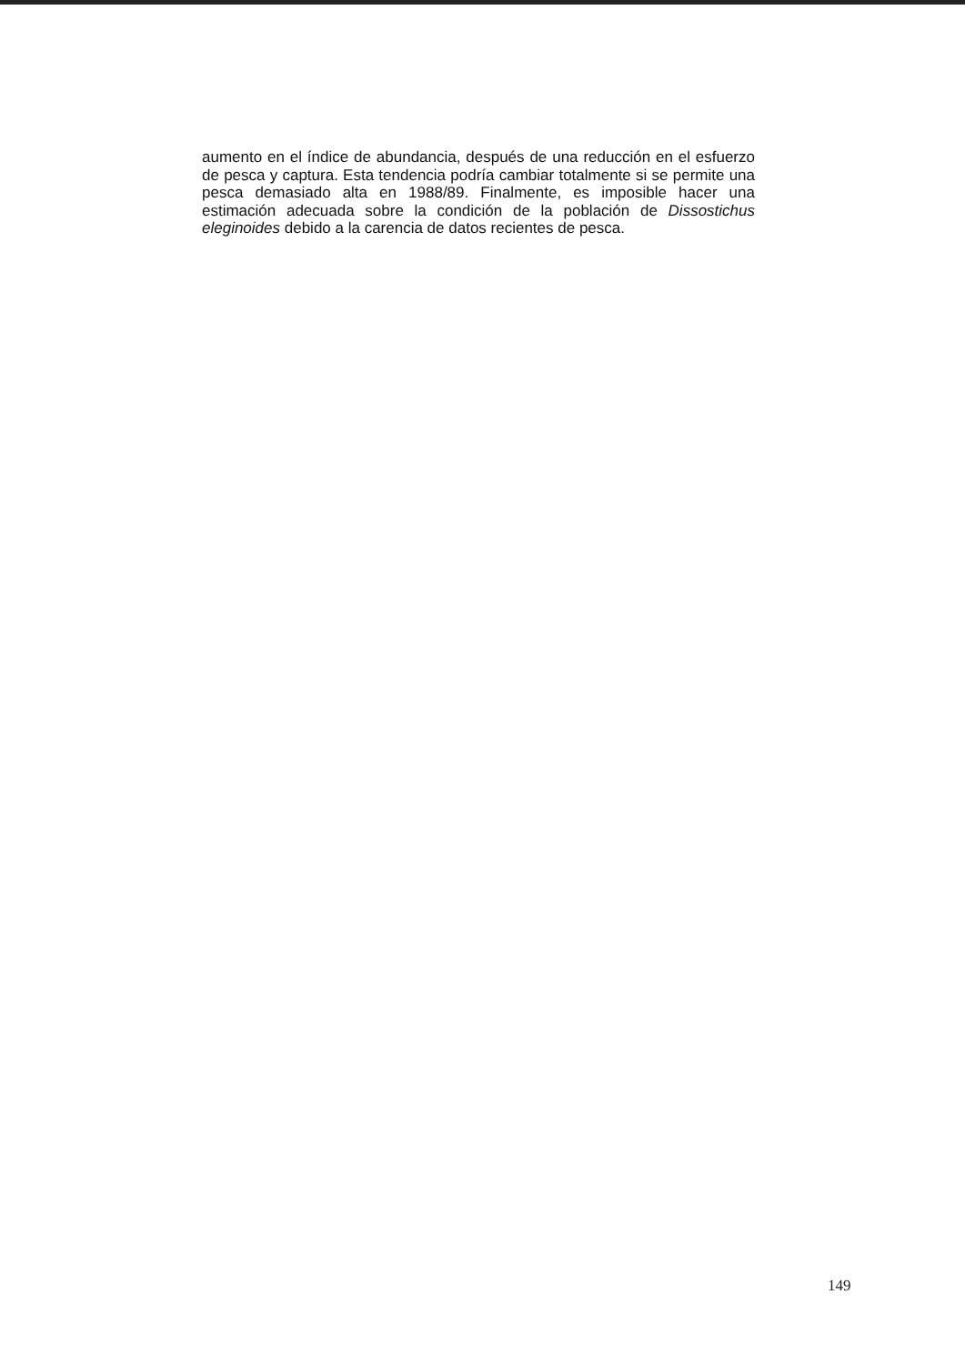aumento en el índice de abundancia, después de una reducción en el esfuerzo de pesca y captura. Esta tendencia podría cambiar totalmente si se permite una pesca demasiado alta en 1988/89. Finalmente, es imposible hacer una estimación adecuada sobre la condición de la población de Dissostichus eleginoides debido a la carencia de datos recientes de pesca.
149